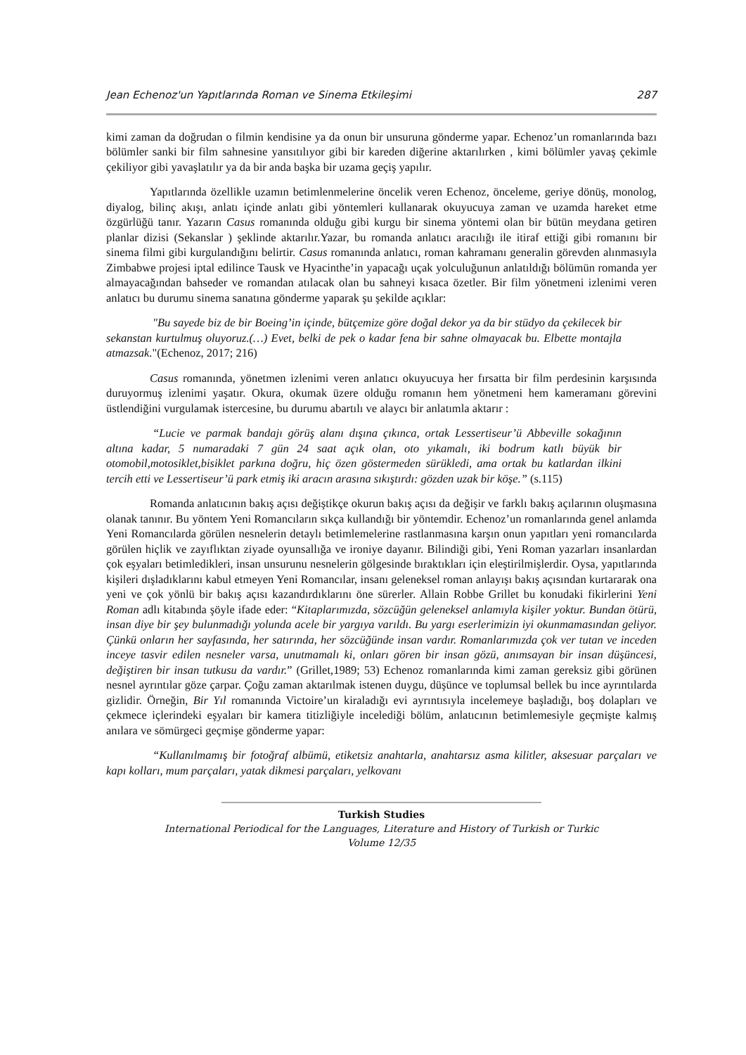Jean Echenoz'un Yapıtlarında Roman ve Sinema Etkileşimi 287
kimi zaman da doğrudan o filmin kendisine ya da onun bir unsuruna gönderme yapar. Echenoz’un romanlarında bazı bölümler sanki bir film sahnesine yansıtılıyor gibi bir kareden diğerine aktarılırken , kimi bölümler yavaş çekimle çekiliyor gibi yavaşlatılır ya da bir anda başka bir uzama geçiş yapılır.
Yapıtlarında özellikle uzamın betimlenmelerine öncelik veren Echenoz, önceleme, geriye dönüş, monolog, diyalog, bilinç akışı, anlatı içinde anlatı gibi yöntemleri kullanarak okuyucuya zaman ve uzamda hareket etme özgürlüğü tanır. Yazarın Casus romanında olduğu gibi kurgu bir sinema yöntemi olan bir bütün meydana getiren planlar dizisi (Sekanslar ) şeklinde aktarılır.Yazar, bu romanda anlatıcı aracılığı ile itiraf ettiği gibi romanını bir sinema filmi gibi kurgulandığını belirtir. Casus romanında anlatıcı, roman kahramanı generalin görevden alınmasıyla Zimbabwe projesi iptal edilince Tausk ve Hyacinthe’in yapacağı uçak yolculuğunun anlatıldığı bölümün romanda yer almayacağından bahseder ve romandan atılacak olan bu sahneyi kısaca özetler. Bir film yönetmeni izlenimi veren anlatıcı bu durumu sinema sanatına gönderme yaparak şu şekilde açıklar:
"Bu sayede biz de bir Boeing’in içinde, bütçemize göre doğal dekor ya da bir stüdyo da çekilecek bir sekanstan kurtulmuş oluyoruz.(…) Evet, belki de pek o kadar fena bir sahne olmayacak bu. Elbette montajla atmazsak."(Echenoz, 2017; 216)
Casus romanında, yönetmen izlenimi veren anlatıcı okuyucuya her fırsatta bir film perdesinin karşısında duruyormuş izlenimi yaşatır. Okura, okumak üzere olduğu romanın hem yönetmeni hem kameramanı görevini üstlendiğini vurgulamak istercesine, bu durumu abartılı ve alaycı bir anlatımla aktarır :
“Lucie ve parmak bandajı görüş alanı dışına çıkınca, ortak Lessertiseur’ü Abbeville sokağının altına kadar, 5 numaradaki 7 gün 24 saat açık olan, oto yıkamalı, iki bodrum katlı büyük bir otomobil,motosiklet,bisiklet parkına doğru, hiç özen göstermeden sürükledi, ama ortak bu katlardan ilkini tercih etti ve Lessertiseur’ü park etmiş iki aracın arasına sıkıştırdı: gözden uzak bir köşe.” (s.115)
Romanda anlatıcının bakış açısı değiştikçe okurun bakış açısı da değişir ve farklı bakış açılarının oluşmasına olanak tanınır. Bu yöntem Yeni Romancıların sıkça kullandığı bir yöntemdir. Echenoz’un romanlarında genel anlamda Yeni Romancılarda görülen nesnelerin detaylı betimlemelerine rastlanmasına karşın onun yapıtları yeni romancılarda görülen hiçlik ve zayıflıktan ziyade oyunsallığa ve ironiye dayanır. Bilindiği gibi, Yeni Roman yazarları insanlardan çok eşyaları betimledikleri, insan unsurunu nesnelerin gölgesinde bıraktıkları için eleştirilmişlerdir. Oysa, yapıtlarında kişileri dışladıklarını kabul etmeyen Yeni Romancılar, insanı geleneksel roman anlayışı bakış açısından kurtararak ona yeni ve çok yönlü bir bakış açısı kazandırdıklarını öne sürerler. Allain Robbe Grillet bu konudaki fikirlerini Yeni Roman adlı kitabında şöyle ifade eder: “Kitaplarımızda, sözcüğün geleneksel anlamıyla kişiler yoktur. Bundan ötürü, insan diye bir şey bulunmadığı yolunda acele bir yargıya varıldı. Bu yargı eserlerimizin iyi okunmamasından geliyor. Çünkü onların her sayfasında, her satırında, her sözcüğünde insan vardır. Romanlarımızda çok ver tutan ve inceden inceye tasvir edilen nesneler varsa, unutmamalı ki, onları gören bir insan gözü, anımsayan bir insan düşüncesi, değiştiren bir insan tutkusu da vardır.” (Grillet,1989; 53) Echenoz romanlarında kimi zaman gereksiz gibi görünen nesnel ayrıntılar göze çarpar. Çoğu zaman aktarılmak istenen duygu, düşünce ve toplumsal bellek bu ince ayrıntılarda gizlidir. Örneğin, Bir Yıl romanında Victoire’un kiraladığı evi ayrıntısıyla incelemeye başladığı, boş dolapları ve çekmece içlerindeki eşyaları bir kamera titizliğiyle incelediği bölüm, anlatıcının betimlemesiyle geçmişte kalmış anılara ve sömürgeci geçmişe gönderme yapar:
“Kullanılmamış bir fotoğraf albümü, etiketsiz anahtarla, anahtarsız asma kilitler, aksesuar parçaları ve kapı kolları, mum parçaları, yatak dikmesi parçaları, yelkovanı
Turkish Studies
International Periodical for the Languages, Literature and History of Turkish or Turkic
Volume 12/35